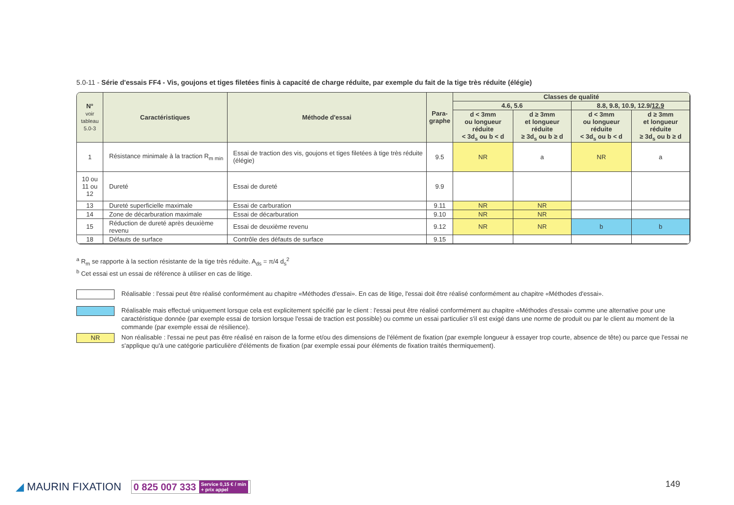5.0-11 - Série d'essais FF4 - Vis, goujons et tiges filetées finis à capacité de charge réduite, par exemple du fait de la tige très réduite (élégie)
| N° voir tableau 5.0-3 | Caractéristiques | Méthode d'essai | Para-graphe | Classes de qualité | | | |
| --- | --- | --- | --- | --- | --- | --- | --- |
| | | | | 4.6, 5.6 | | 8.8, 9.8, 10.9, 12.9/ 12.9 | |
| | | | | d < 3mm ou longueur réduite < 3d<sub>s</sub> ou b < d | d ≥ 3mm et longueur réduite ≥ 3d<sub>s</sub> ou b ≥ d | d < 3mm ou longueur réduite < 3d<sub>s</sub> ou b < d | d ≥ 3mm et longueur réduite ≥ 3d<sub>s</sub> ou b ≥ d |
| 1 | Résistance minimale à la traction R<sub>m min</sub> | Essai de traction des vis, goujons et tiges filetées à tige très réduite (élégie) | 9.5 | NR | a | NR | a |
| 10 ou 11 ou 12 | Dureté | Essai de dureté | 9.9 | | | | |
| 13 | Dureté superficielle maximale | Essai de carburation | 9.11 | NR | NR | | |
| 14 | Zone de décarburation maximale | Essai de décarburation | 9.10 | NR | NR | | |
| 15 | Réduction de dureté après deuxième revenu | Essai de deuxième revenu | 9.12 | NR | NR | b | b |
| 18 | Défauts de surface | Contrôle des défauts de surface | 9.15 | | | | |
<sup>a</sup> R<sub>m</sub> se rapporte à la section résistante de la tige très réduite. A<sub>ds</sub> = π/4 d<sub>s</sub><sup>2</sup>
<sup>b</sup> Cet essai est un essai de référence à utiliser en cas de litige.
Réalisable : l'essai peut être réalisé conformément au chapitre «Méthodes d'essai». En cas de litige, l'essai doit être réalisé conformément au chapitre «Méthodes d'essai».
Réalisable mais effectué uniquement lorsque cela est explicitement spécifié par le client : l'essai peut être réalisé conformément au chapitre «Méthodes d'essai» comme une alternative pour une caractéristique donnée (par exemple essai de torsion lorsque l'essai de traction est possible) ou comme un essai particulier s'il est exigé dans une norme de produit ou par le client au moment de la commande (par exemple essai de résilience).
NR
Non réalisable : l'essai ne peut pas être réalisé en raison de la forme et/ou des dimensions de l'élément de fixation (par exemple longueur à essayer trop courte, absence de tête) ou parce que l'essai ne s'applique qu'à une catégorie particulière d'éléments de fixation (par exemple essai pour éléments de fixation traités thermiquement).
◢ MAURIN FIXATION
0 825 007 333 Service 0,15 € / min
+ prix appel
149